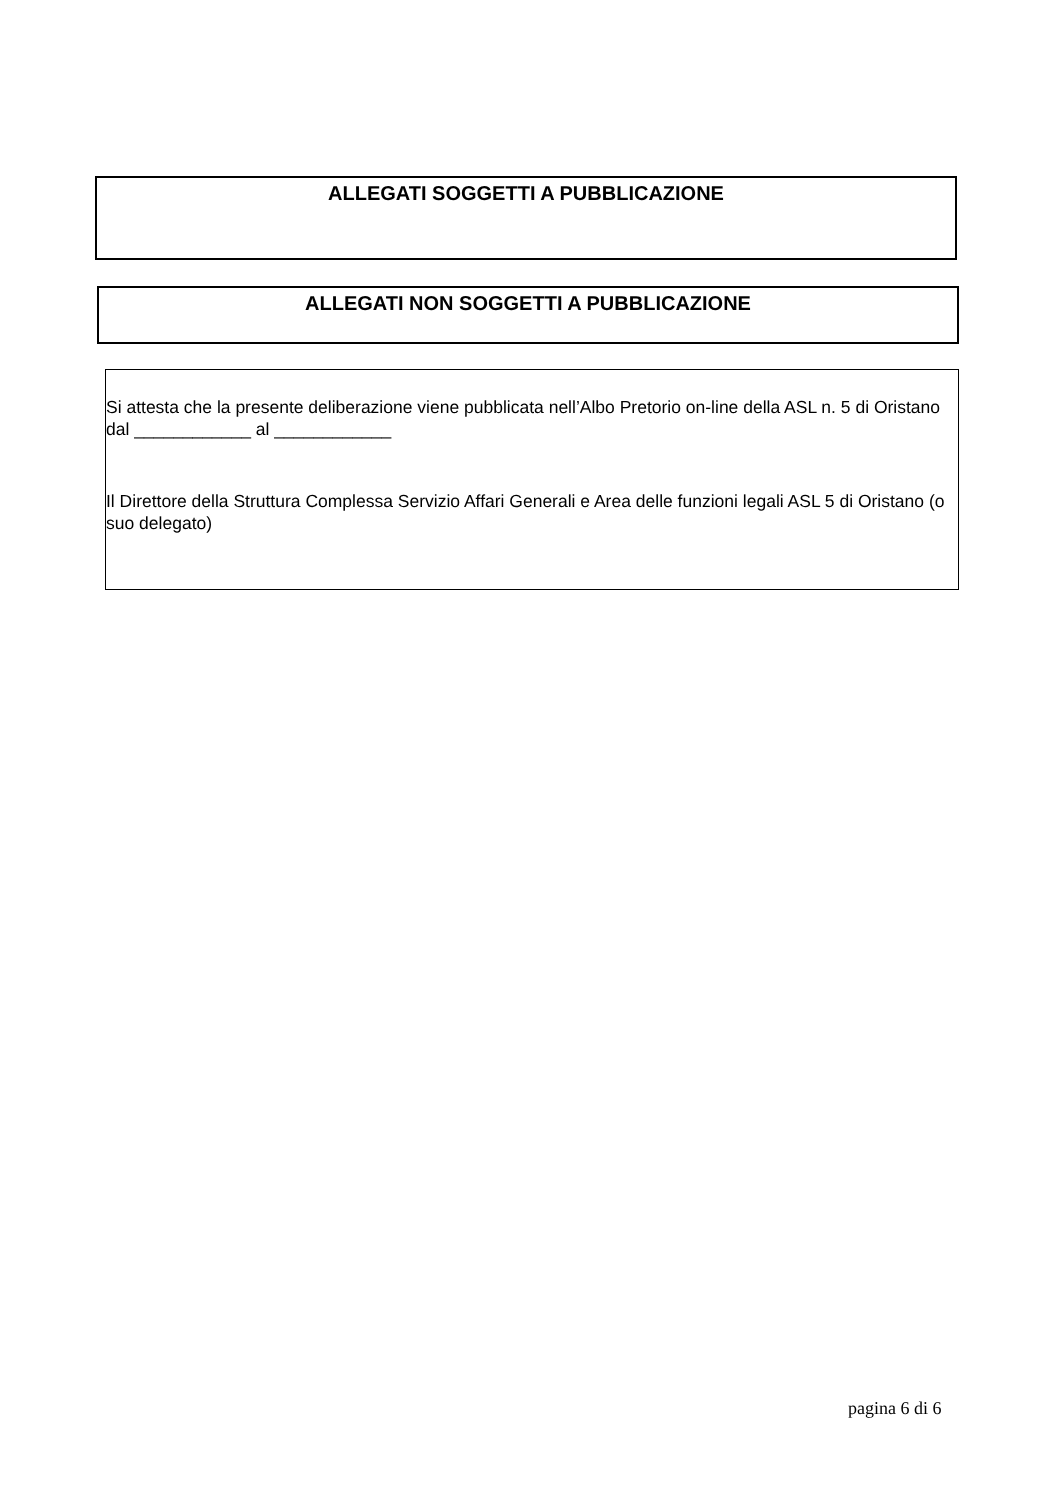ALLEGATI SOGGETTI A PUBBLICAZIONE
ALLEGATI NON SOGGETTI A PUBBLICAZIONE
Si attesta che la presente deliberazione viene pubblicata nell’Albo Pretorio on-line della ASL n. 5 di Oristano dal ____________ al ____________
Il Direttore della Struttura Complessa Servizio Affari Generali e Area delle funzioni legali ASL 5 di Oristano (o suo delegato)
pagina 6 di 6